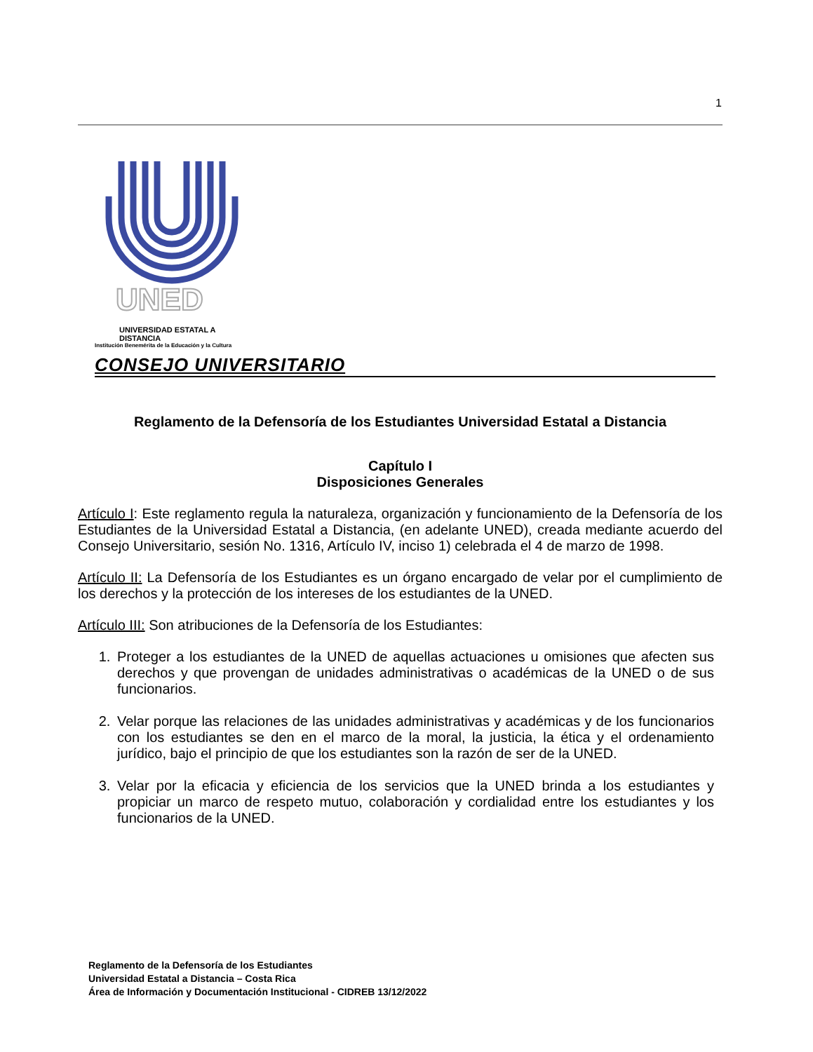1
UNED
UNIVERSIDAD ESTATAL A DISTANCIA
Institución Benemérita de la Educación y la Cultura
CONSEJO UNIVERSITARIO
Reglamento de la Defensoría de los Estudiantes Universidad Estatal a Distancia
Capítulo I
Disposiciones Generales
Artículo I: Este reglamento regula la naturaleza, organización y funcionamiento de la Defensoría de los Estudiantes de la Universidad Estatal a Distancia, (en adelante UNED), creada mediante acuerdo del Consejo Universitario, sesión No. 1316, Artículo IV, inciso 1) celebrada el 4 de marzo de 1998.
Artículo II: La Defensoría de los Estudiantes es un órgano encargado de velar por el cumplimiento de los derechos y la protección de los intereses de los estudiantes de la UNED.
Artículo III: Son atribuciones de la Defensoría de los Estudiantes:
1. Proteger a los estudiantes de la UNED de aquellas actuaciones u omisiones que afecten sus derechos y que provengan de unidades administrativas o académicas de la UNED o de sus funcionarios.
2. Velar porque las relaciones de las unidades administrativas y académicas y de los funcionarios con los estudiantes se den en el marco de la moral, la justicia, la ética y el ordenamiento jurídico, bajo el principio de que los estudiantes son la razón de ser de la UNED.
3. Velar por la eficacia y eficiencia de los servicios que la UNED brinda a los estudiantes y propiciar un marco de respeto mutuo, colaboración y cordialidad entre los estudiantes y los funcionarios de la UNED.
Reglamento de la Defensoría de los Estudiantes
Universidad Estatal a Distancia – Costa Rica
Área de Información y Documentación Institucional - CIDREB 13/12/2022